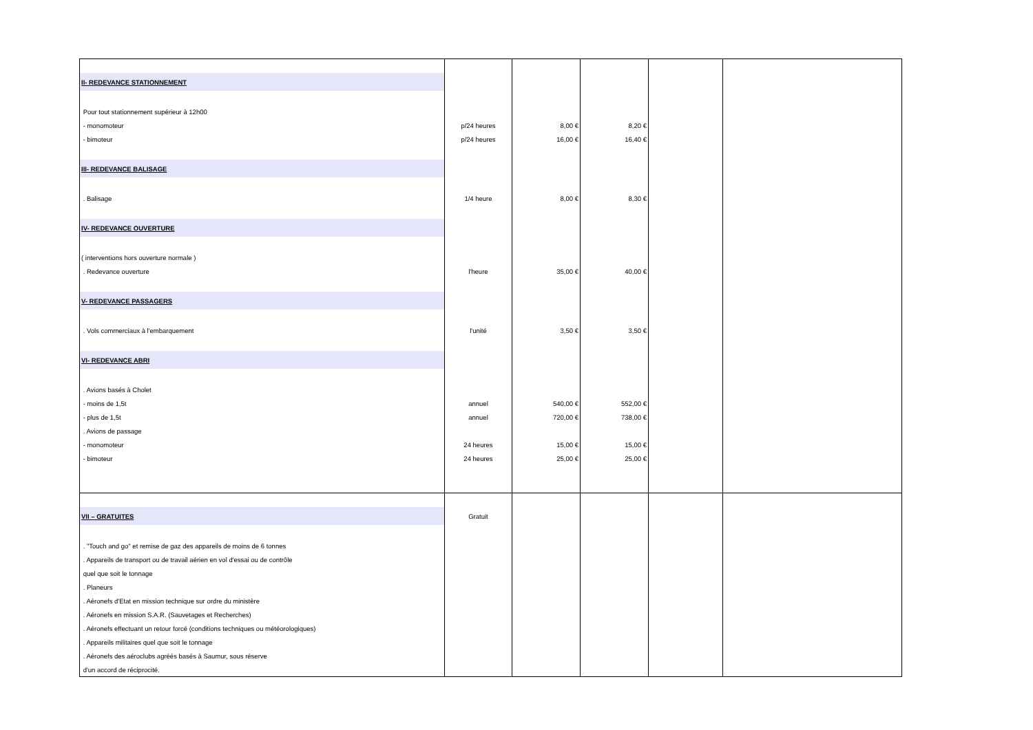| II- REDEVANCE STATIONNEMENT | | | | | |
| Pour tout stationnement supérieur à 12h00 | | | | | |
| - monomoteur | p/24 heures | 8,00 € | 8,20 € | | |
| - bimoteur | p/24 heures | 16,00 € | 16,40 € | | |
| III- REDEVANCE BALISAGE | | | | | |
| . Balisage | 1/4 heure | 8,00 € | 8,30 € | | |
| IV- REDEVANCE OUVERTURE | | | | | |
| ( interventions hors ouverture normale ) | | | | | |
| . Redevance ouverture | l'heure | 35,00 € | 40,00 € | | |
| V- REDEVANCE PASSAGERS | | | | | |
| . Vols commerciaux à l'embarquement | l'unité | 3,50 € | 3,50 € | | |
| VI- REDEVANCE ABRI | | | | | |
| . Avions basés à Cholet | | | | | |
| - moins de 1,5t | annuel | 540,00 € | 552,00 € | | |
| - plus de 1,5t | annuel | 720,00 € | 738,00 € | | |
| . Avions de passage | | | | | |
| - monomoteur | 24 heures | 15,00 € | 15,00 € | | |
| - bimoteur | 24 heures | 25,00 € | 25,00 € | | |
| VII – GRATUITES | Gratuit | | | | |
| . "Touch and go" et remise de gaz des appareils de moins de 6 tonnes | | | | | |
| . Appareils de transport ou de travail aérien en vol d'essai ou de contrôle | | | | | |
| quel que soit le tonnage | | | | | |
| . Planeurs | | | | | |
| . Aéronefs d'Etat en mission technique sur ordre du ministère | | | | | |
| . Aéronefs en mission S.A.R. (Sauvetages et Recherches) | | | | | |
| . Aéronefs effectuant un retour forcé (conditions techniques ou météorologiques) | | | | | |
| . Appareils militaires quel que soit le tonnage | | | | | |
| . Aéronefs des aéroclubs agréés basés à Saumur, sous réserve | | | | | |
| d'un accord de réciprocité. | | | | | |